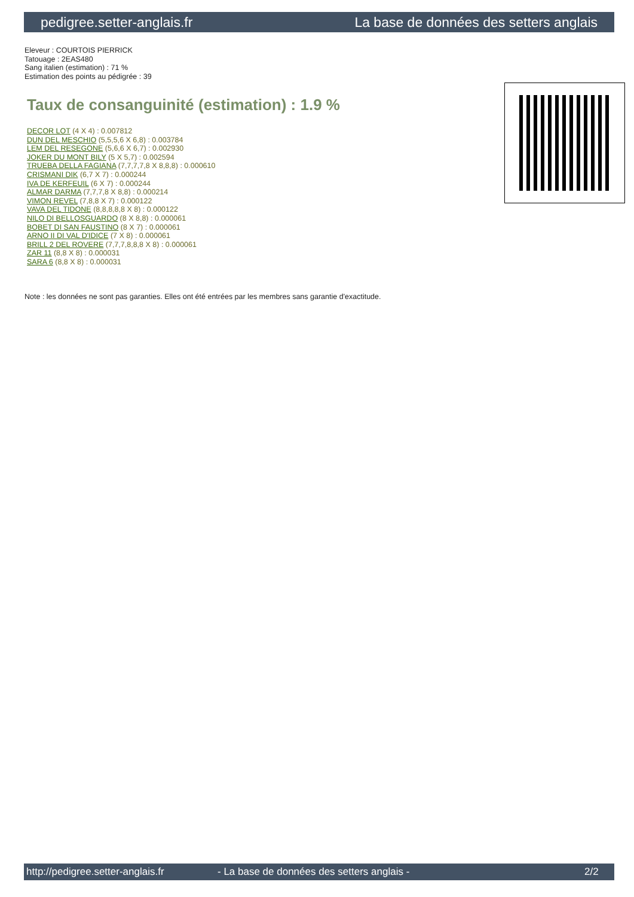pedigree.setter-anglais.fr La base de données des setters anglais
Eleveur : COURTOIS PIERRICK
Tatouage : 2EAS480
Sang italien (estimation) : 71 %
Estimation des points au pédigrée : 39
Taux de consanguinité (estimation) : 1.9 %
DECOR LOT (4 X 4) : 0.007812
DUN DEL MESCHIO (5,5,5,6 X 6,8) : 0.003784
LEM DEL RESEGONE (5,6,6 X 6,7) : 0.002930
JOKER DU MONT BILY (5 X 5,7) : 0.002594
TRUEBA DELLA FAGIANA (7,7,7,7,8 X 8,8,8) : 0.000610
CRISMANI DIK (6,7 X 7) : 0.000244
IVA DE KERFEUIL (6 X 7) : 0.000244
ALMAR DARMA (7,7,7,8 X 8,8) : 0.000214
VIMON REVEL (7,8,8 X 7) : 0.000122
VAVA DEL TIDONE (8,8,8,8,8 X 8) : 0.000122
NILO DI BELLOSGUARDO (8 X 8,8) : 0.000061
BOBET DI SAN FAUSTINO (8 X 7) : 0.000061
ARNO II DI VAL D'IDICE (7 X 8) : 0.000061
BRILL 2 DEL ROVERE (7,7,7,8,8,8 X 8) : 0.000061
ZAR 11 (8,8 X 8) : 0.000031
SARA 6 (8,8 X 8) : 0.000031
Note : les données ne sont pas garanties. Elles ont été entrées par les membres sans garantie d'exactitude.
http://pedigree.setter-anglais.fr - La base de données des setters anglais - 2/2